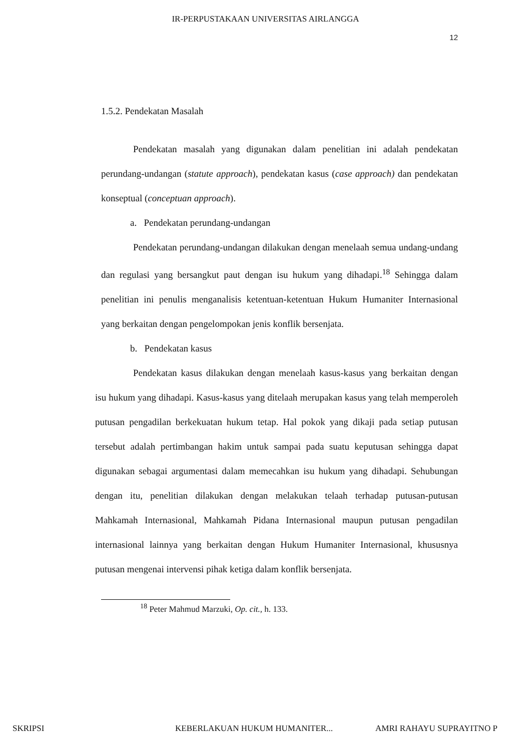IR-PERPUSTAKAAN UNIVERSITAS AIRLANGGA
12
1.5.2. Pendekatan Masalah
Pendekatan masalah yang digunakan dalam penelitian ini adalah pendekatan perundang-undangan (statute approach), pendekatan kasus (case approach) dan pendekatan konseptual (conceptuan approach).
a. Pendekatan perundang-undangan
Pendekatan perundang-undangan dilakukan dengan menelaah semua undang-undang dan regulasi yang bersangkut paut dengan isu hukum yang dihadapi.<sup>18</sup> Sehingga dalam penelitian ini penulis menganalisis ketentuan-ketentuan Hukum Humaniter Internasional yang berkaitan dengan pengelompokan jenis konflik bersenjata.
b. Pendekatan kasus
Pendekatan kasus dilakukan dengan menelaah kasus-kasus yang berkaitan dengan isu hukum yang dihadapi. Kasus-kasus yang ditelaah merupakan kasus yang telah memperoleh putusan pengadilan berkekuatan hukum tetap. Hal pokok yang dikaji pada setiap putusan tersebut adalah pertimbangan hakim untuk sampai pada suatu keputusan sehingga dapat digunakan sebagai argumentasi dalam memecahkan isu hukum yang dihadapi. Sehubungan dengan itu, penelitian dilakukan dengan melakukan telaah terhadap putusan-putusan Mahkamah Internasional, Mahkamah Pidana Internasional maupun putusan pengadilan internasional lainnya yang berkaitan dengan Hukum Humaniter Internasional, khususnya putusan mengenai intervensi pihak ketiga dalam konflik bersenjata.
<sup>18</sup> Peter Mahmud Marzuki, Op. cit., h. 133.
SKRIPSI KEBERLAKUAN HUKUM HUMANITER... AMRI RAHAYU SUPRAYITNO P